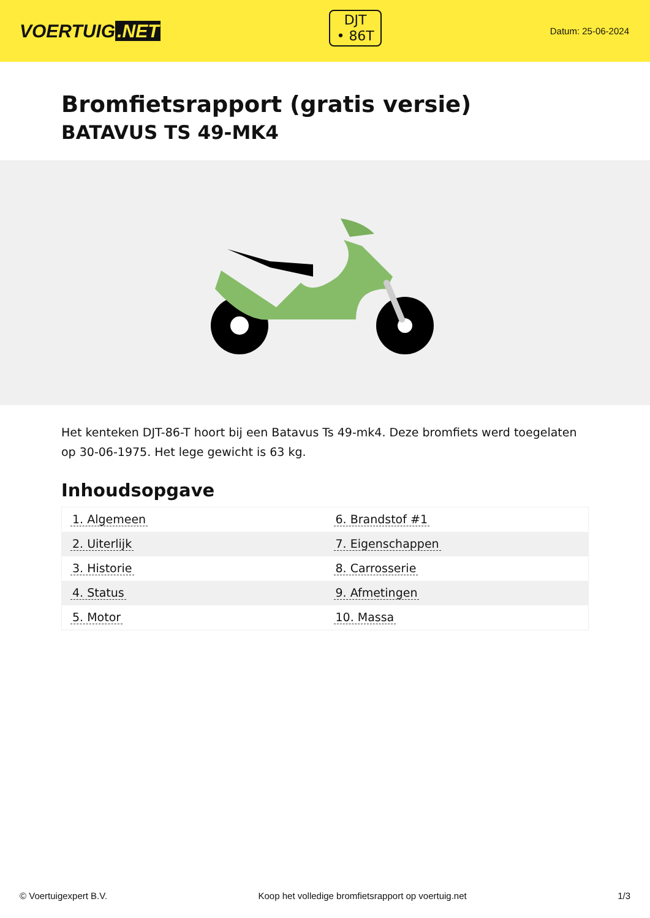VOERTUIG.NET
DJT
• 86T
Datum: 25-06-2024
Bromfietsrapport (gratis versie)
BATAVUS TS 49-MK4
Het kenteken DJT-86-T hoort bij een Batavus Ts 49-mk4. Deze bromfiets werd toegelaten op 30-06-1975. Het lege gewicht is 63 kg.
Inhoudsopgave
| 1. Algemeen | 6. Brandstof #1 |
| 2. Uiterlijk | 7. Eigenschappen |
| 3. Historie | 8. Carrosserie |
| 4. Status | 9. Afmetingen |
| 5. Motor | 10. Massa |
© Voertuigexpert B.V. Koop het volledige bromfietsrapport op voertuig.net
1/3